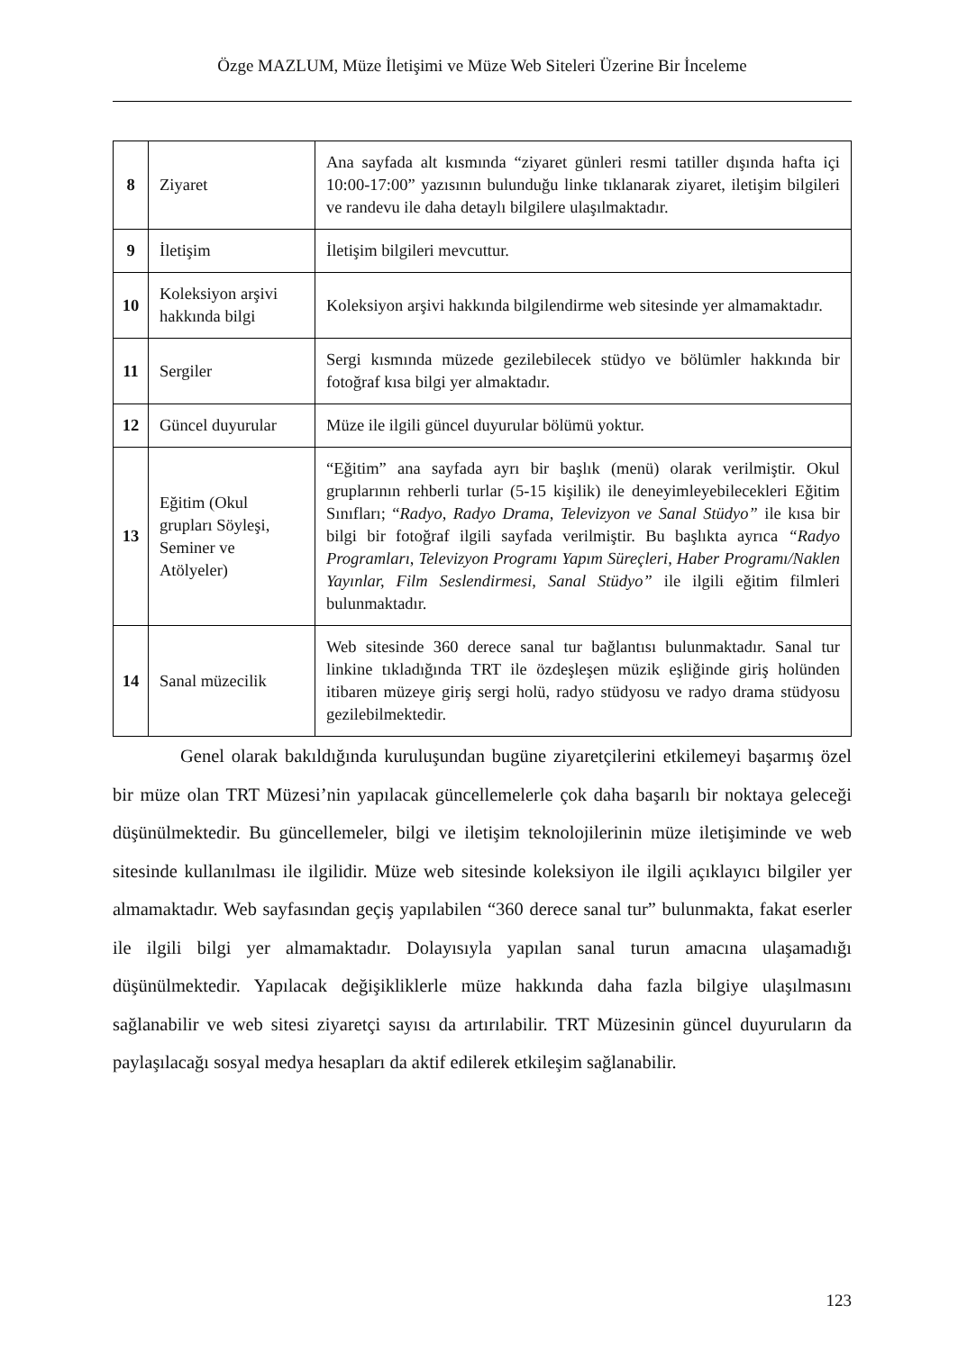Özge MAZLUM, Müze İletişimi ve Müze Web Siteleri Üzerine Bir İnceleme
| 8 | Ziyaret | Ana sayfada alt kısmında “ziyaret günleri resmi tatiller dışında hafta içi 10:00-17:00” yazısının bulunduğu linke tıklanarak ziyaret, iletişim bilgileri ve randevu ile daha detaylı bilgilere ulaşılmaktadır. |
| 9 | İletişim | İletişim bilgileri mevcuttur. |
| 10 | Koleksiyon arşivi hakkında bilgi | Koleksiyon arşivi hakkında bilgilendirme web sitesinde yer almamaktadır. |
| 11 | Sergiler | Sergi kısmında müzede gezilebilecek stüdyo ve bölümler hakkında bir fotoğraf kısa bilgi yer almaktadır. |
| 12 | Güncel duyurular | Müze ile ilgili güncel duyurular bölümü yoktur. |
| 13 | Eğitim (Okul grupları Söyleşi, Seminer ve Atölyeler) | “Eğitim” ana sayfada ayrı bir başlık (menü) olarak verilmiştir. Okul gruplarının rehberli turlar (5-15 kişilik) ile deneyimleyebilecekleri Eğitim Sınıfları; “ Radyo, Radyo Drama, Televizyon ve Sanal Stüdyo” ile kısa bir bilgi bir fotoğraf ilgili sayfada verilmiştir. Bu başlıkta ayrıca “Radyo Programları, Televizyon Programı Yapım Süreçleri, Haber Programı/Naklen Yayınlar, Film Seslendirmesi, Sanal Stüdyo” ile ilgili eğitim filmleri bulunmaktadır. |
| 14 | Sanal müzecilik | Web sitesinde 360 derece sanal tur bağlantısı bulunmaktadır. Sanal tur linkine tıkladığında TRT ile özdeşleşen müzik eşliğinde giriş holünden itibaren müzeye giriş sergi holü, radyo stüdyosu ve radyo drama stüdyosu gezilebilmektedir. |
Genel olarak bakıldığında kuruluşundan bugüne ziyaretçilerini etkilemeyi başarmış özel bir müze olan TRT Müzesi’nin yapılacak güncellemelerle çok daha başarılı bir noktaya geleceği düşünülmektedir. Bu güncellemeler, bilgi ve iletişim teknolojilerinin müze iletişiminde ve web sitesinde kullanılması ile ilgilidir. Müze web sitesinde koleksiyon ile ilgili açıklayıcı bilgiler yer almamaktadır. Web sayfasından geçiş yapılabilen “360 derece sanal tur” bulunmakta, fakat eserler ile ilgili bilgi yer almamaktadır. Dolayısıyla yapılan sanal turun amacına ulaşamadığı düşünülmektedir. Yapılacak değişikliklerle müze hakkında daha fazla bilgiye ulaşılmasını sağlanabilir ve web sitesi ziyaretçi sayısı da artırılabilir. TRT Müzesinin güncel duyuruların da paylaşılacağı sosyal medya hesapları da aktif edilerek etkileşim sağlanabilir.
123